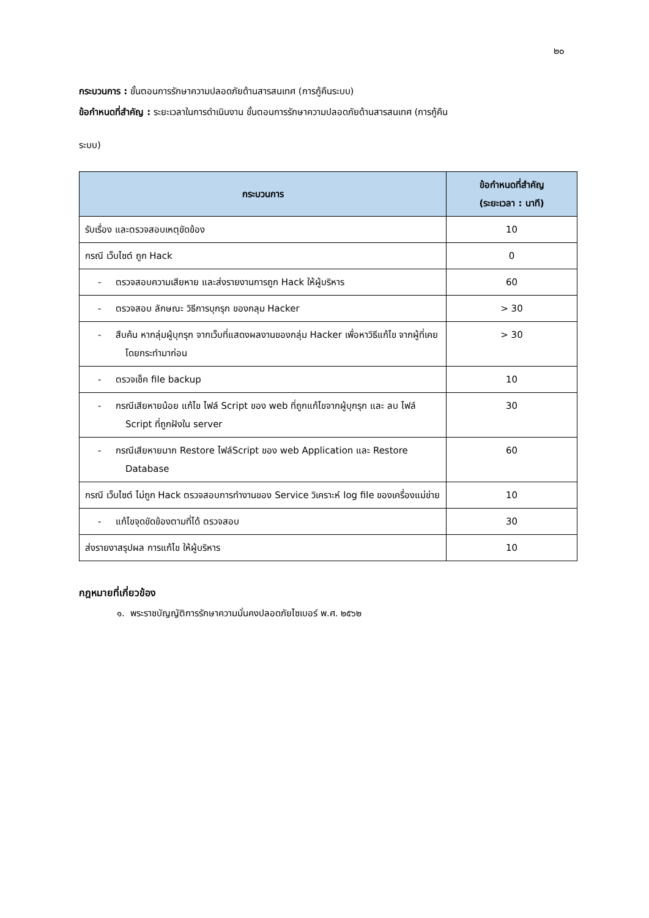๒๐
กระบวนการ : ขั้นตอนการรักษาความปลอดภัยด้านสารสนเทศ (การกู้คืนระบบ)
ข้อกำหนดที่สำคัญ : ระยะเวลาในการดำเนินงาน ขั้นตอนการรักษาความปลอดภัยด้านสารสนเทศ (การกู้คืน
ระบบ)
| กระบวนการ | ข้อกำหนดที่สำคัญ (ระยะเวลา : นาที) |
| --- | --- |
| รับเรื่อง และตรวจสอบเหตุขัดข้อง | 10 |
| กรณี เว็บไซต์ ถูก Hack | 0 |
| - ตรวจสอบความเสียหาย และส่งรายงานการถูก Hack ให้ผู้บริหาร | 60 |
| - ตรวจสอบ ลักษณะ วิธีการบุกรุก ของกลุม Hacker | > 30 |
| - สืบค้น หากลุ่มผู้บุกรุก จากเว็บที่แสดงผลงานของกลุ่ม Hacker เพื่อหาวิธีแก้ไข จากผู้ที่เคยโดยกระทำมาก่อน | > 30 |
| - ตรวจเช็ค file backup | 10 |
| - กรณีเสียหายน้อย แก้ไข ไฟล์ Script ของ web ที่ถูกแก้ไขจากผู้บุกรุก และ ลบ ไฟล์ Script ที่ถูกฝังใน server | 30 |
| - กรณีเสียหายมาก Restore ไฟล์Script ของ web Application และ Restore Database | 60 |
| กรณี เว็บไซต์ ไม่ถูก Hack ตรวจสอบการทำงานของ Service วิเคราะห์ log file ของเครื่องแม่ข่าย | 10 |
| - แก้ไขจุดขัดข้องตามที่ได้ ตรวจสอบ | 30 |
| ส่งรายงาสรุปผล การแก้ไข ให้ผู้บริหาร | 10 |
กฎหมายที่เกี่ยวข้อง
๑. พระราชบัญญัติการรักษาความมั่นคงปลอดภัยไซเบอร์ พ.ศ. ๒๕๖๒